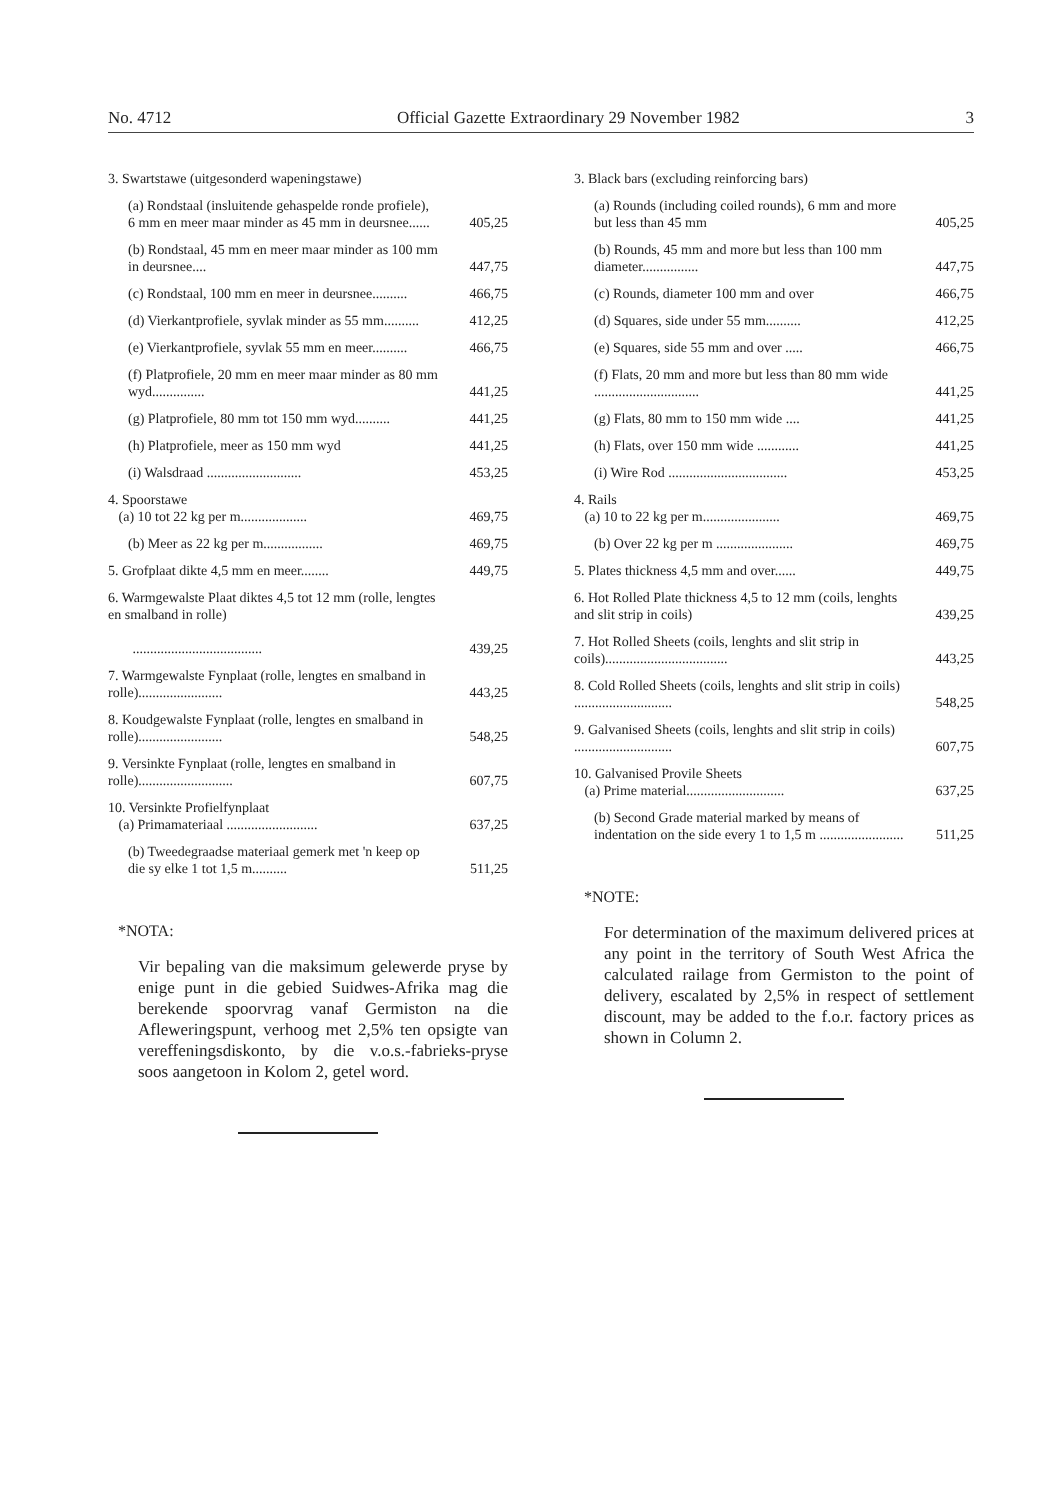No. 4712 Official Gazette Extraordinary 29 November 1982 3
| 3. Swartstawe (uitgesonderd wapeningstawe) | |
| (a) Rondstaal (insluitende gehaspelde ronde profiele), 6 mm en meer maar minder as 45 mm in deursnee...... | 405,25 |
| (b) Rondstaal, 45 mm en meer maar minder as 100 mm in deursnee.... | 447,75 |
| (c) Rondstaal, 100 mm en meer in deursnee.......... | 466,75 |
| (d) Vierkantprofiele, syvlak minder as 55 mm.......... | 412,25 |
| (e) Vierkantprofiele, syvlak 55 mm en meer.......... | 466,75 |
| (f) Platprofiele, 20 mm en meer maar minder as 80 mm wyd............... | 441,25 |
| (g) Platprofiele, 80 mm tot 150 mm wyd.......... | 441,25 |
| (h) Platprofiele, meer as 150 mm wyd | 441,25 |
| (i) Walsdraad ........................... | 453,25 |
| 4. Spoorstawe (a) 10 tot 22 kg per m................... | 469,75 |
| (b) Meer as 22 kg per m................. | 469,75 |
| 5. Grofplaat dikte 4,5 mm en meer........ | 449,75 |
| 6. Warmgewalste Plaat diktes 4,5 tot 12 mm (rolle, lengtes en smalband in rolle) ..................................... | 439,25 |
| 7. Warmgewalste Fynplaat (rolle, lengtes en smalband in rolle)........................ | 443,25 |
| 8. Koudgewalste Fynplaat (rolle, lengtes en smalband in rolle)........................ | 548,25 |
| 9. Versinkte Fynplaat (rolle, lengtes en smalband in rolle)........................... | 607,75 |
| 10. Versinkte Profielfynplaat (a) Primamateriaal .......................... | 637,25 |
| (b) Tweedegraadse materiaal gemerk met 'n keep op die sy elke 1 tot 1,5 m.......... | 511,25 |
*NOTA:
Vir bepaling van die maksimum gelewerde pryse by enige punt in die gebied Suidwes-Afrika mag die berekende spoorvrag vanaf Germiston na die Afleweringspunt, verhoog met 2,5% ten opsigte van vereffeningsdiskonto, by die v.o.s.-fabrieks-pryse soos aangetoon in Kolom 2, getel word.
| 3. Black bars (excluding reinforcing bars) | |
| (a) Rounds (including coiled rounds), 6 mm and more but less than 45 mm | 405,25 |
| (b) Rounds, 45 mm and more but less than 100 mm diameter................ | 447,75 |
| (c) Rounds, diameter 100 mm and over | 466,75 |
| (d) Squares, side under 55 mm.......... | 412,25 |
| (e) Squares, side 55 mm and over ..... | 466,75 |
| (f) Flats, 20 mm and more but less than 80 mm wide .............................. | 441,25 |
| (g) Flats, 80 mm to 150 mm wide .... | 441,25 |
| (h) Flats, over 150 mm wide ............ | 441,25 |
| (i) Wire Rod .................................. | 453,25 |
| 4. Rails (a) 10 to 22 kg per m...................... | 469,75 |
| (b) Over 22 kg per m ...................... | 469,75 |
| 5. Plates thickness 4,5 mm and over...... | 449,75 |
| 6. Hot Rolled Plate thickness 4,5 to 12 mm (coils, lenghts and slit strip in coils) | 439,25 |
| 7. Hot Rolled Sheets (coils, lenghts and slit strip in coils)................................... | 443,25 |
| 8. Cold Rolled Sheets (coils, lenghts and slit strip in coils) ............................ | 548,25 |
| 9. Galvanised Sheets (coils, lenghts and slit strip in coils) ............................ | 607,75 |
| 10. Galvanised Provile Sheets (a) Prime material............................ | 637,25 |
| (b) Second Grade material marked by means of indentation on the side every 1 to 1,5 m ........................ | 511,25 |
*NOTE:
For determination of the maximum delivered prices at any point in the territory of South West Africa the calculated railage from Germiston to the point of delivery, escalated by 2,5% in respect of settlement discount, may be added to the f.o.r. factory prices as shown in Column 2.